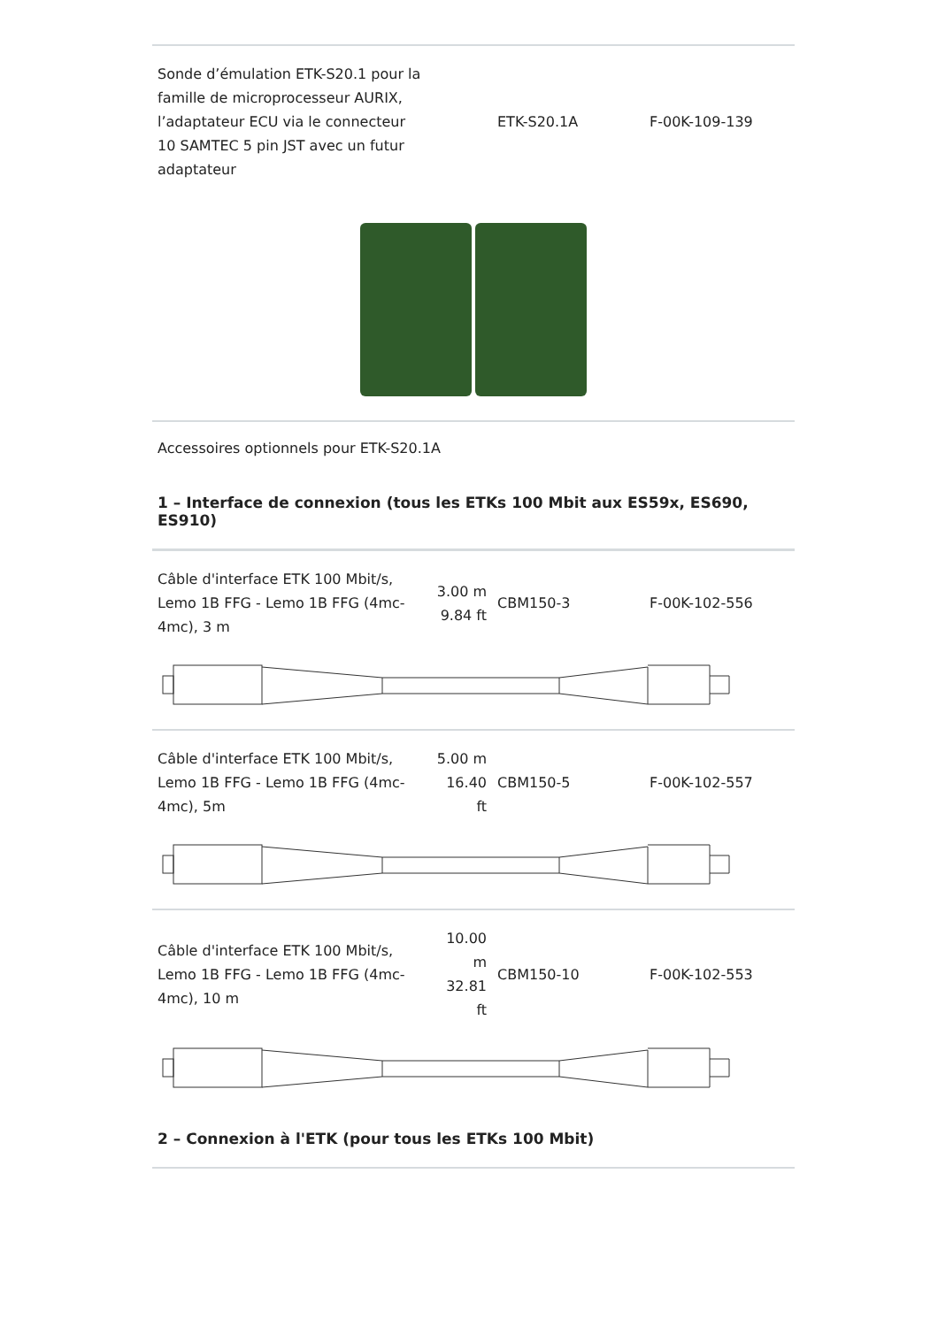| Sonde d’émulation ETK-S20.1 pour la famille de microprocesseur AURIX, l’adaptateur ECU via le connecteur 10 SAMTEC 5 pin JST avec un futur adaptateur | | ETK-S20.1A | F-00K-109-139 |
Accessoires optionnels pour ETK-S20.1A
1 – Interface de connexion (tous les ETKs 100 Mbit aux ES59x, ES690, ES910)
| Câble d'interface ETK 100 Mbit/s, Lemo 1B FFG - Lemo 1B FFG (4mc-4mc), 3 m | 3.00 m 9.84 ft | CBM150-3 | F-00K-102-556 |
| Câble d'interface ETK 100 Mbit/s, Lemo 1B FFG - Lemo 1B FFG (4mc-4mc), 5m | 5.00 m 16.40 ft | CBM150-5 | F-00K-102-557 |
| Câble d'interface ETK 100 Mbit/s, Lemo 1B FFG - Lemo 1B FFG (4mc-4mc), 10 m | 10.00 m 32.81 ft | CBM150-10 | F-00K-102-553 |
2 – Connexion à l'ETK (pour tous les ETKs 100 Mbit)